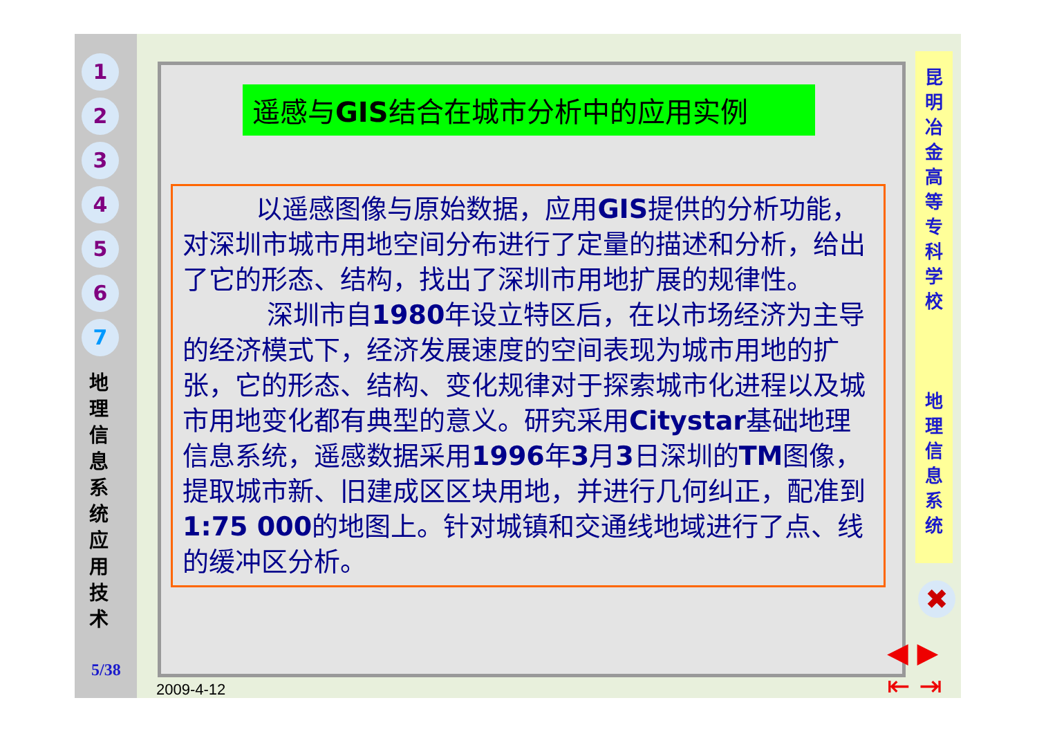1
2
3
4
5
6
7
地
理
信
息
系
统
应
用
技
术
5/38
遥感与GIS结合在城市分析中的应用实例
以遥感图像与原始数据，应用GIS提供的分析功能，对深圳市城市用地空间分布进行了定量的描述和分析，给出了它的形态、结构，找出了深圳市用地扩展的规律性。
深圳市自1980年设立特区后，在以市场经济为主导的经济模式下，经济发展速度的空间表现为城市用地的扩张，它的形态、结构、变化规律对于探索城市化进程以及城市用地变化都有典型的意义。研究采用Citystar基础地理信息系统，遥感数据采用1996年3月3日深圳的TM图像，提取城市新、旧建成区区块用地，并进行几何纠正，配准到1:75 000的地图上。针对城镇和交通线地域进行了点、线的缓冲区分析。
昆
明
冶
金
高
等
专
科
学
校
地
理
信
息
系
统
✖
◀ ▶
⇤ ⇥
2009-4-12